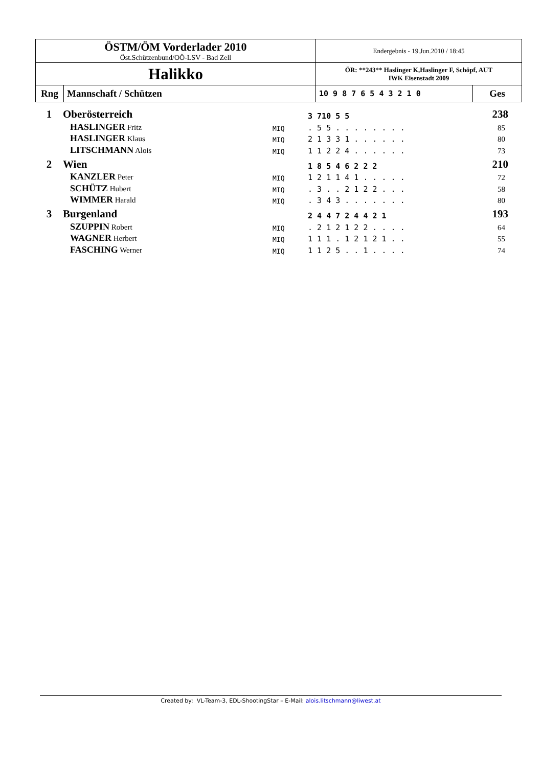| ÖSTM/ÖM Vorderlader 2010 Öst.Schützenbund/OÖ-LSV - Bad Zell | | Endergebnis - 19.Jun.2010 / 18:45 | |
| Halikko | | ÖR: **243** Haslinger K,Haslinger F, Schöpf, AUT IWK Eisenstadt 2009 | |
| Rng | Mannschaft / Schützen | 10 9 8 7 6 5 4 3 2 1 0 | Ges |
| 1 | Oberösterreich | | 3 710 5 5 | 238 |
| | HASLINGER Fritz | MIQ | . 5 5 . . . . . . . . | 85 |
| | HASLINGER Klaus | MIQ | 2 1 3 3 1 . . . . . . | 80 |
| | LITSCHMANN Alois | MIQ | 1 1 2 2 4 . . . . . . | 73 |
| 2 | Wien | | 1 8 5 4 6 2 2 2 | 210 |
| | KANZLER Peter | MIQ | 1 2 1 1 4 1 . . . . . | 72 |
| | SCHÜTZ Hubert | MIQ | . 3 . . 2 1 2 2 . . . | 58 |
| | WIMMER Harald | MIQ | . 3 4 3 . . . . . . . | 80 |
| 3 | Burgenland | | 2 4 4 7 2 4 4 2 1 | 193 |
| | SZUPPIN Robert | MIQ | . 2 1 2 1 2 2 . . . . | 64 |
| | WAGNER Herbert | MIQ | 1 1 1 . 1 2 1 2 1 . . | 55 |
| | FASCHING Werner | MIQ | 1 1 2 5 . . 1 . . . . | 74 |
Created by: VL-Team-3, EDL-ShootingStar – E-Mail: alois.litschmann@liwest.at